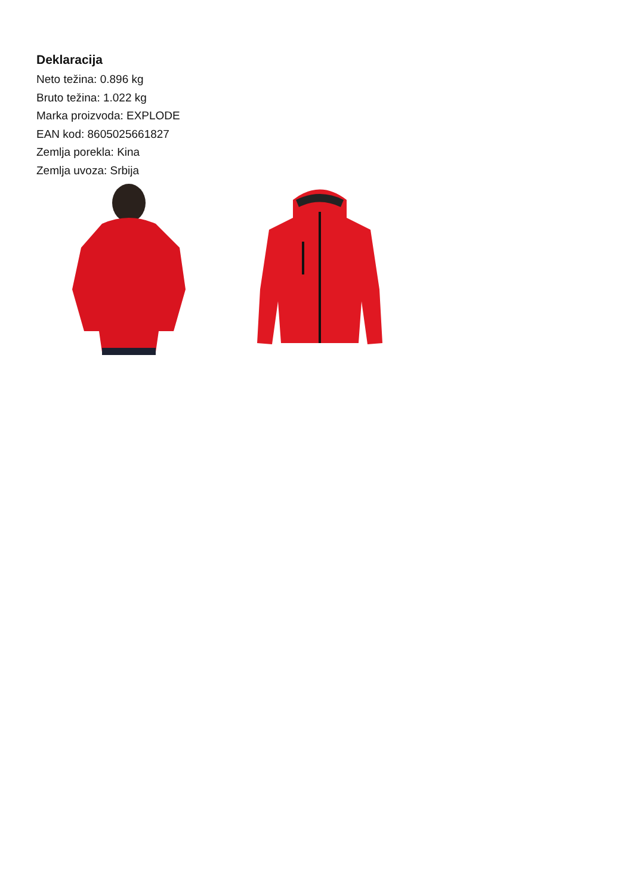Deklaracija
Neto težina: 0.896 kg
Bruto težina: 1.022 kg
Marka proizvoda: EXPLODE
EAN kod: 8605025661827
Zemlja porekla: Kina
Zemlja uvoza: Srbija